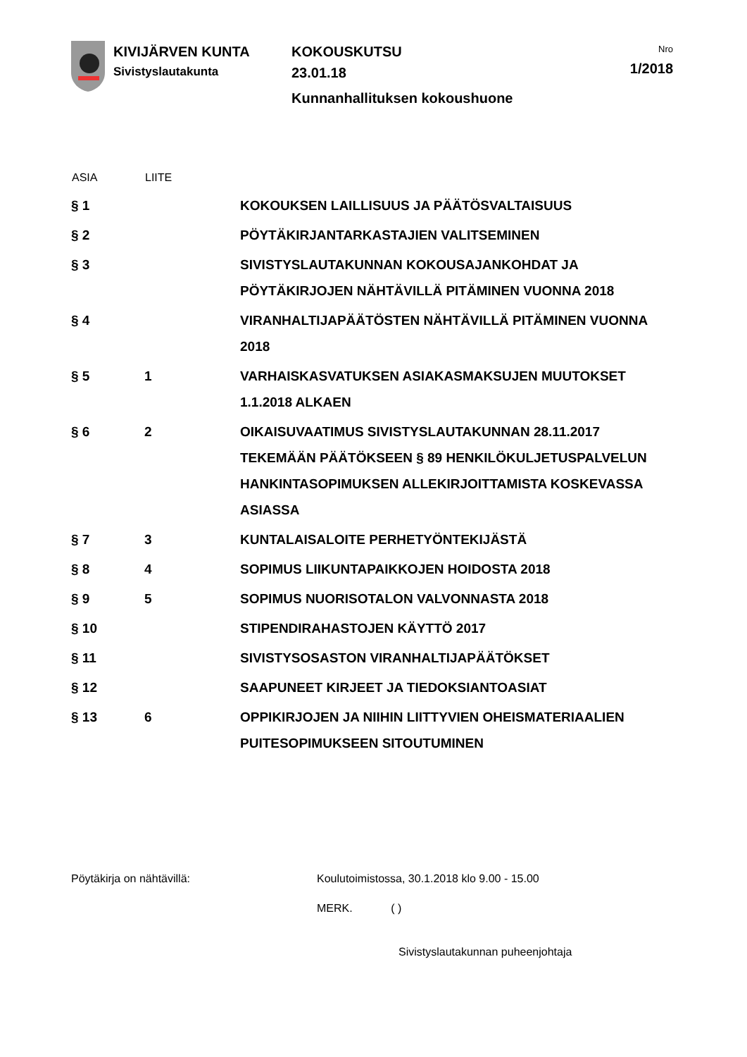KIVIJÄRVEN KUNTA
Sivistyslautakunta
KOKOUSKUTSU
23.01.18
Kunnanhallituksen kokoushuone
Nro
1/2018
| ASIA | LIITE | |
| --- | --- | --- |
| § 1 | | KOKOUKSEN LAILLISUUS JA PÄÄTÖSVALTAISUUS |
| § 2 | | PÖYTÄKIRJANTARKASTAJIEN VALITSEMINEN |
| § 3 | | SIVISTYSLAUTAKUNNAN KOKOUSAJANKOHDAT JA PÖYTÄKIRJOJEN NÄHTÄVILLÄ PITÄMINEN VUONNA 2018 |
| § 4 | | VIRANHALTIJAPÄÄTÖSTEN NÄHTÄVILLÄ PITÄMINEN VUONNA 2018 |
| § 5 | 1 | VARHAISKASVATUKSEN ASIAKASMAKSUJEN MUUTOKSET 1.1.2018 ALKAEN |
| § 6 | 2 | OIKAISUVAATIMUS SIVISTYSLAUTAKUNNAN 28.11.2017 TEKEMÄÄN PÄÄTÖKSEEN § 89 HENKILÖKULJETUSPALVELUN HANKINTASOPIMUKSEN ALLEKIRJOITTAMISTA KOSKEVASSA ASIASSA |
| § 7 | 3 | KUNTALAISALOITE PERHETYÖNTEKIJÄSTÄ |
| § 8 | 4 | SOPIMUS LIIKUNTAPAIKKOJEN HOIDOSTA 2018 |
| § 9 | 5 | SOPIMUS NUORISOTALON VALVONNASTA 2018 |
| § 10 | | STIPENDIRAHASTOJEN KÄYTTÖ 2017 |
| § 11 | | SIVISTYSOSASTON VIRANHALTIJAPÄÄTÖKSET |
| § 12 | | SAAPUNEET KIRJEET JA TIEDOKSIANTOASIAT |
| § 13 | 6 | OPPIKIRJOJEN JA NIIHIN LIITTYVIEN OHEISMATERIAALIEN PUITESOPIMUKSEEN SITOUTUMINEN |
Pöytäkirja on nähtävillä:
Koulutoimistossa, 30.1.2018 klo 9.00 - 15.00
MERK. ( )
Sivistyslautakunnan puheenjohtaja